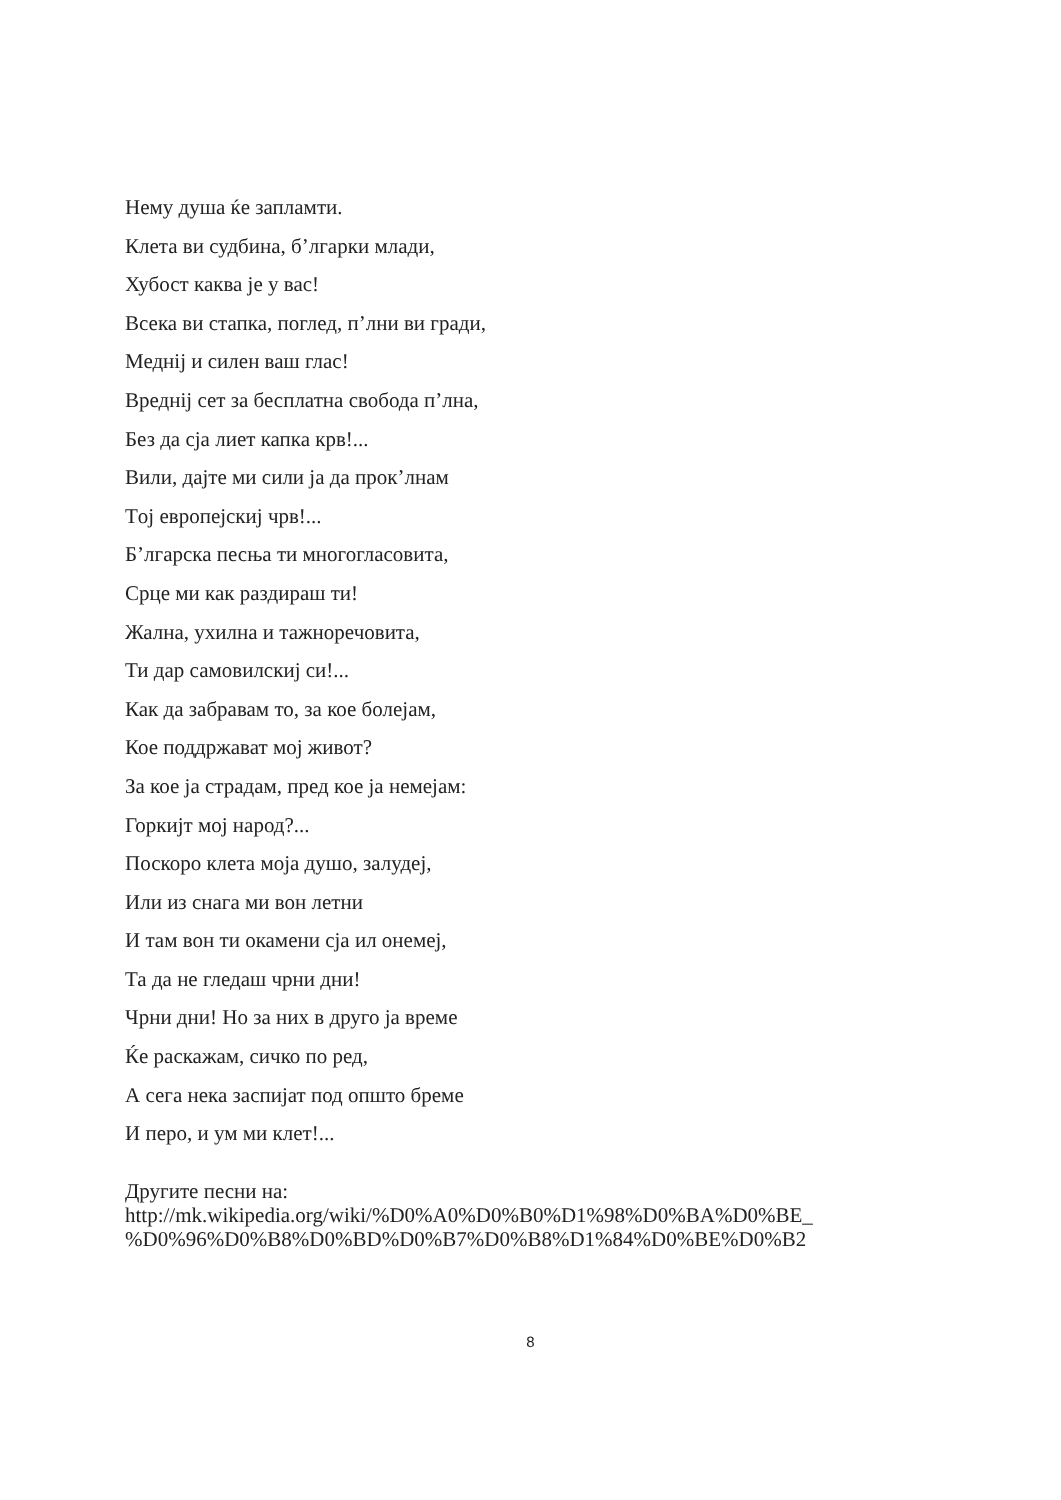Нему душа ќе запламти.
Клета ви судбина, б’лгарки млади,
Хубост каква је у вас!
Всека ви стапка, поглед, п’лни ви гради,
Меднij и силен ваш глас!
Вреднij сет за бесплатна свобода п’лна,
Без да сја лиет капка крв!...
Вили, дајте ми сили ја да прок’лнам
Тoј европејскиј чрв!...
Б’лгарска песња ти многогласовита,
Срце ми как раздираш ти!
Жална, ухилна и тажноречовита,
Ти дар самовилскиј си!...
Как да забравам то, за кое болејам,
Кое поддржават мој живот?
За кое ја страдам, пред кое ја немејам:
Горкијт мој народ?...
Поскоро клета моја душо, залудеј,
Или из снага ми вон летни
И там вон ти окамени сја ил онемеј,
Та да не гледаш чрни дни!
Чрни дни! Но за них в друго ја време
Ќе раскажам, сичко по ред,
А сега нека заспијат под општо бреме
И перо, и ум ми клет!...
Другите песни на:
http://mk.wikipedia.org/wiki/%D0%A0%D0%B0%D1%98%D0%BA%D0%BE_
%D0%96%D0%B8%D0%BD%D0%B7%D0%B8%D1%84%D0%BE%D0%B2
8